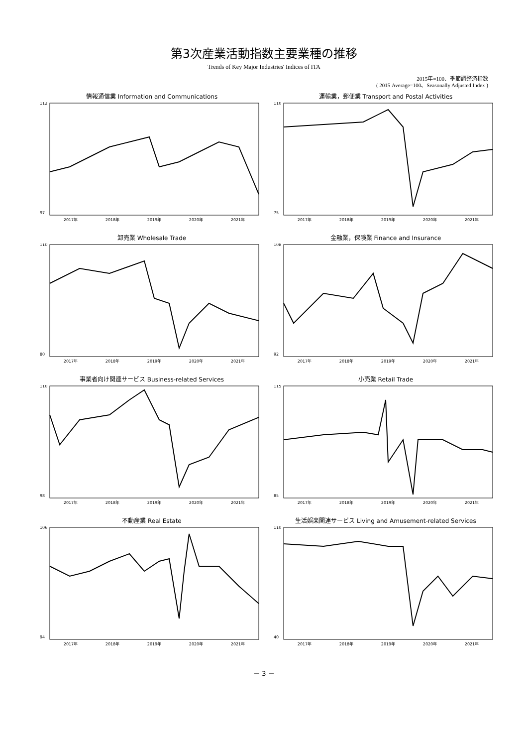第3次産業活動指数主要業種の推移
Trends of Key Major Industries' Indices of ITA
2015年=100、季節調整済指数
( 2015 Average=100、Seasonally Adjusted Index )
情報通信業 Information and Communications
112
97
2017年 2018年 2019年 2020年 2021年
運輸業，郵便業 Transport and Postal Activities
110
75
2017年 2018年 2019年 2020年 2021年
卸売業 Wholesale Trade
110
80
2017年 2018年 2019年 2020年 2021年
金融業，保険業 Finance and Insurance
108
92
2017年 2018年 2019年 2020年 2021年
事業者向け関連サービス Business-related Services
110
98
2017年 2018年 2019年 2020年 2021年
小売業 Retail Trade
115
85
2017年 2018年 2019年 2020年 2021年
不動産業 Real Estate
106
94
2017年 2018年 2019年 2020年 2021年
生活娯楽関連サービス Living and Amusement-related Services
110
40
2017年 2018年 2019年 2020年 2021年
－ 3 －